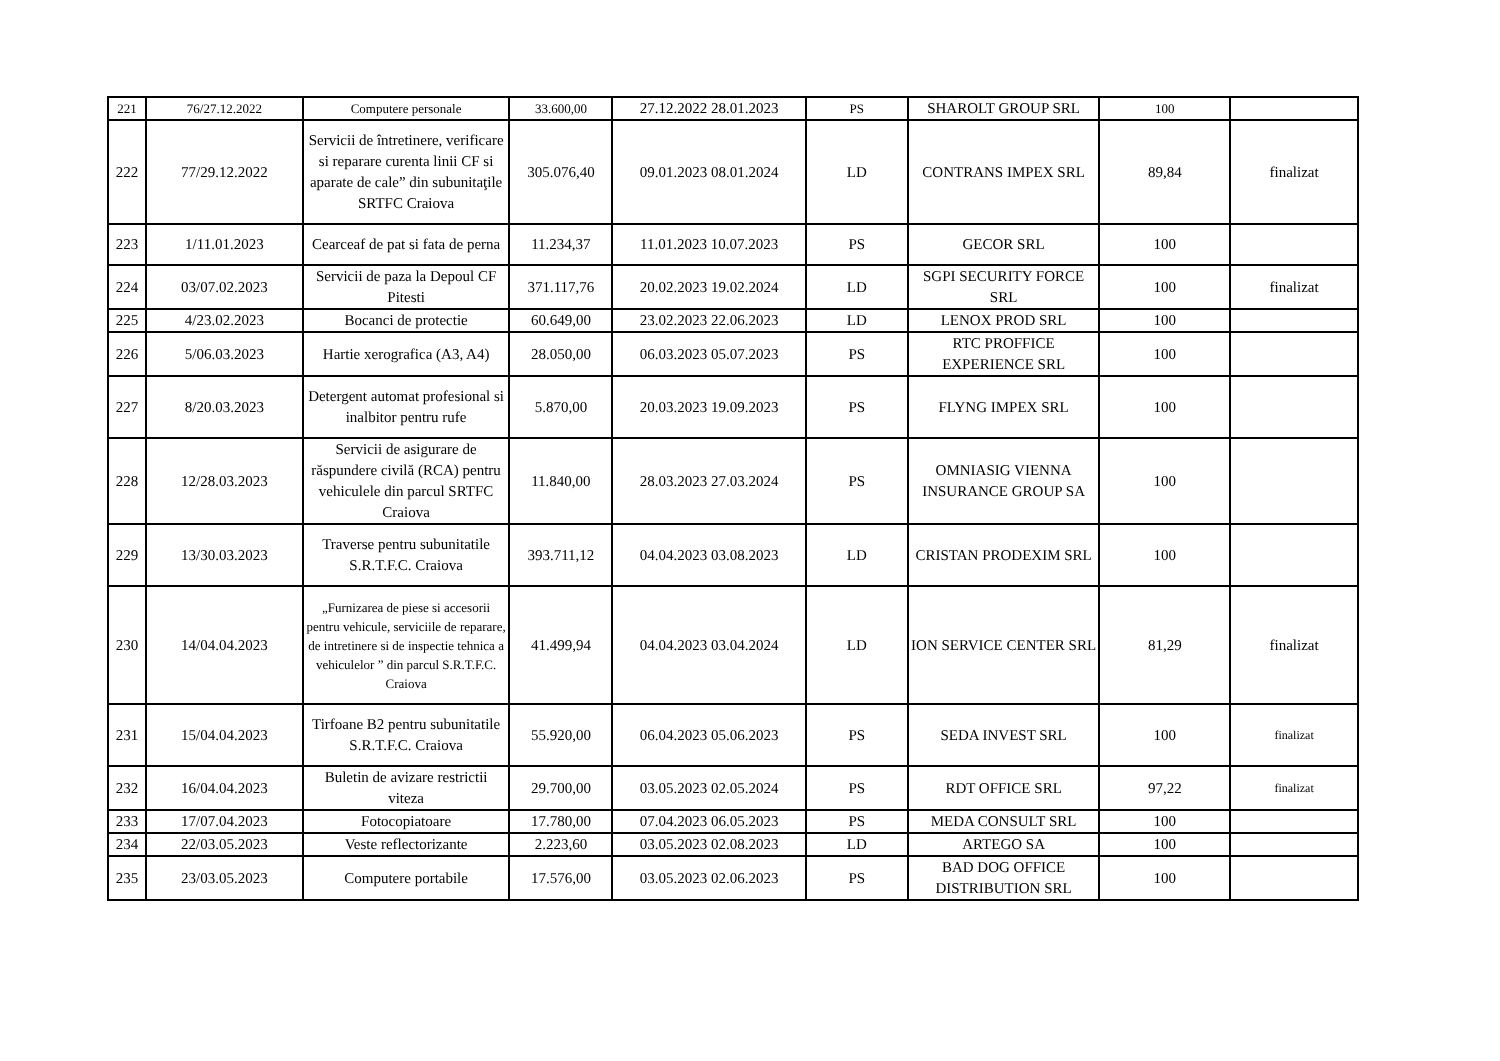| 221 | 76/27.12.2022 | Computere personale | 33.600,00 | 27.12.2022 28.01.2023 | PS | SHAROLT GROUP SRL | 100 | |
| 222 | 77/29.12.2022 | Servicii de întretinere, verificare si reparare curenta linii CF si aparate de cale” din subunitaţile SRTFC Craiova | 305.076,40 | 09.01.2023 08.01.2024 | LD | CONTRANS IMPEX SRL | 89,84 | finalizat |
| 223 | 1/11.01.2023 | Cearceaf de pat si fata de perna | 11.234,37 | 11.01.2023 10.07.2023 | PS | GECOR SRL | 100 | |
| 224 | 03/07.02.2023 | Servicii de paza la Depoul CF Pitesti | 371.117,76 | 20.02.2023 19.02.2024 | LD | SGPI SECURITY FORCE SRL | 100 | finalizat |
| 225 | 4/23.02.2023 | Bocanci de protectie | 60.649,00 | 23.02.2023 22.06.2023 | LD | LENOX PROD SRL | 100 | |
| 226 | 5/06.03.2023 | Hartie xerografica (A3, A4) | 28.050,00 | 06.03.2023 05.07.2023 | PS | RTC PROFFICE EXPERIENCE SRL | 100 | |
| 227 | 8/20.03.2023 | Detergent automat profesional si inalbitor pentru rufe | 5.870,00 | 20.03.2023 19.09.2023 | PS | FLYNG IMPEX SRL | 100 | |
| 228 | 12/28.03.2023 | Servicii de asigurare de răspundere civilă (RCA) pentru vehiculele din parcul SRTFC Craiova | 11.840,00 | 28.03.2023 27.03.2024 | PS | OMNIASIG VIENNA INSURANCE GROUP SA | 100 | |
| 229 | 13/30.03.2023 | Traverse pentru subunitatile S.R.T.F.C. Craiova | 393.711,12 | 04.04.2023 03.08.2023 | LD | CRISTAN PRODEXIM SRL | 100 | |
| 230 | 14/04.04.2023 | „Furnizarea de piese si accesorii pentru vehicule, serviciile de reparare, de intretinere si de inspectie tehnica a vehiculelor ” din parcul S.R.T.F.C. Craiova | 41.499,94 | 04.04.2023 03.04.2024 | LD | ION SERVICE CENTER SRL | 81,29 | finalizat |
| 231 | 15/04.04.2023 | Tirfoane B2 pentru subunitatile S.R.T.F.C. Craiova | 55.920,00 | 06.04.2023 05.06.2023 | PS | SEDA INVEST SRL | 100 | finalizat |
| 232 | 16/04.04.2023 | Buletin de avizare restrictii viteza | 29.700,00 | 03.05.2023 02.05.2024 | PS | RDT OFFICE SRL | 97,22 | finalizat |
| 233 | 17/07.04.2023 | Fotocopiatoare | 17.780,00 | 07.04.2023 06.05.2023 | PS | MEDA CONSULT SRL | 100 | |
| 234 | 22/03.05.2023 | Veste reflectorizante | 2.223,60 | 03.05.2023 02.08.2023 | LD | ARTEGO SA | 100 | |
| 235 | 23/03.05.2023 | Computere portabile | 17.576,00 | 03.05.2023 02.06.2023 | PS | BAD DOG OFFICE DISTRIBUTION SRL | 100 | |